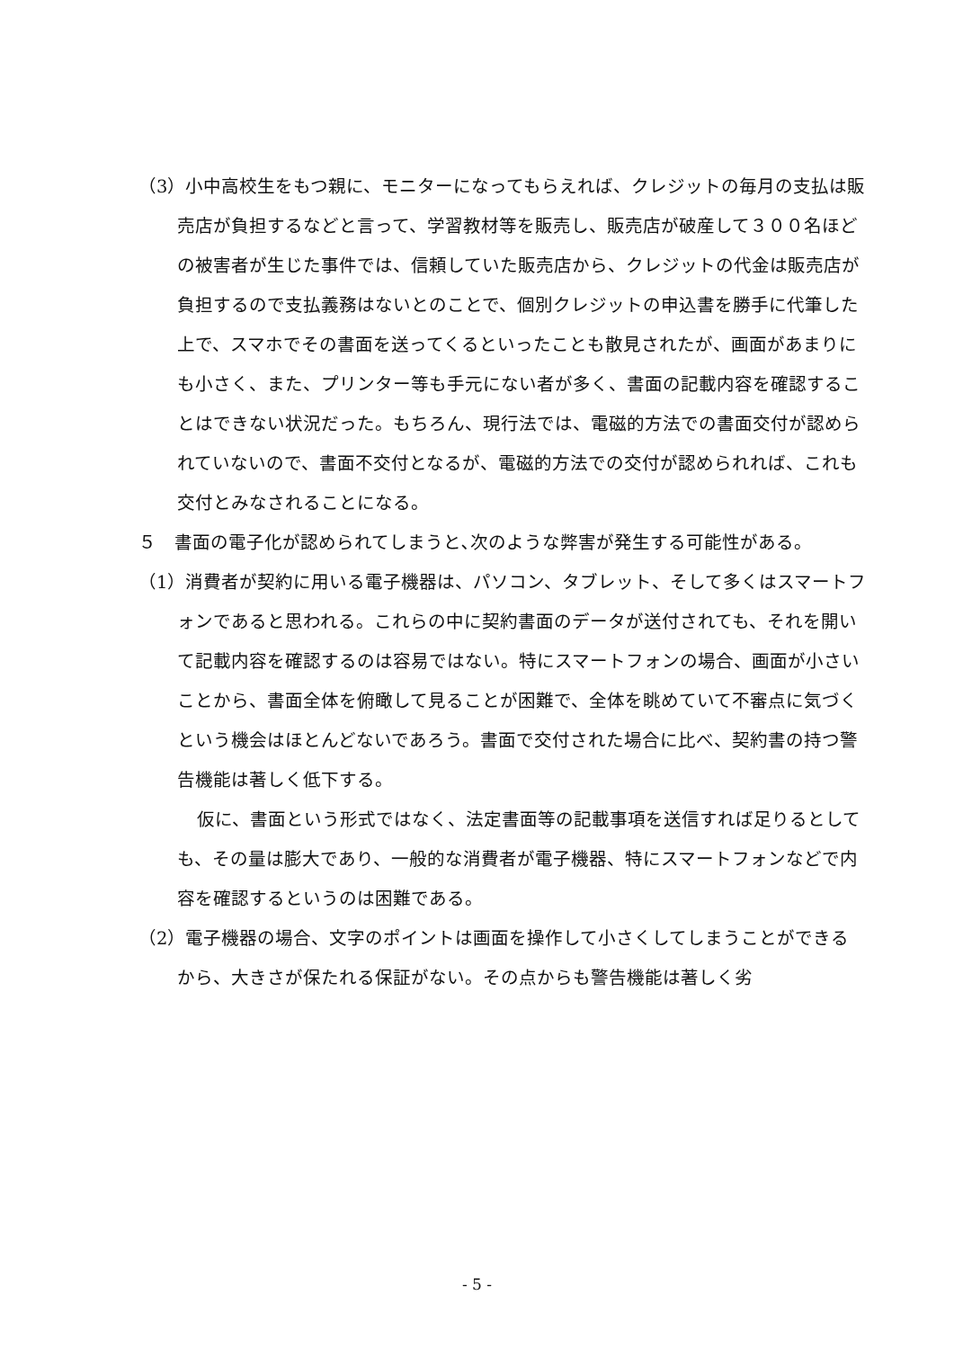（3）小中高校生をもつ親に、モニターになってもらえれば、クレジットの毎月の支払は販売店が負担するなどと言って、学習教材等を販売し、販売店が破産して３００名ほどの被害者が生じた事件では、信頼していた販売店から、クレジットの代金は販売店が負担するので支払義務はないとのことで、個別クレジットの申込書を勝手に代筆した上で、スマホでその書面を送ってくるといったことも散見されたが、画面があまりにも小さく、また、プリンター等も手元にない者が多く、書面の記載内容を確認することはできない状況だった。もちろん、現行法では、電磁的方法での書面交付が認められていないので、書面不交付となるが、電磁的方法での交付が認められれば、これも交付とみなされることになる。
５　書面の電子化が認められてしまうと､次のような弊害が発生する可能性がある。
（1）消費者が契約に用いる電子機器は、パソコン、タブレット、そして多くはスマートフォンであると思われる。これらの中に契約書面のデータが送付されても、それを開いて記載内容を確認するのは容易ではない。特にスマートフォンの場合、画面が小さいことから、書面全体を俯瞰して見ることが困難で、全体を眺めていて不審点に気づくという機会はほとんどないであろう。書面で交付された場合に比べ、契約書の持つ警告機能は著しく低下する。
仮に、書面という形式ではなく、法定書面等の記載事項を送信すれば足りるとしても、その量は膨大であり、一般的な消費者が電子機器、特にスマートフォンなどで内容を確認するというのは困難である。
（2）電子機器の場合、文字のポイントは画面を操作して小さくしてしまうことができるから、大きさが保たれる保証がない。その点からも警告機能は著しく劣
- 5 -